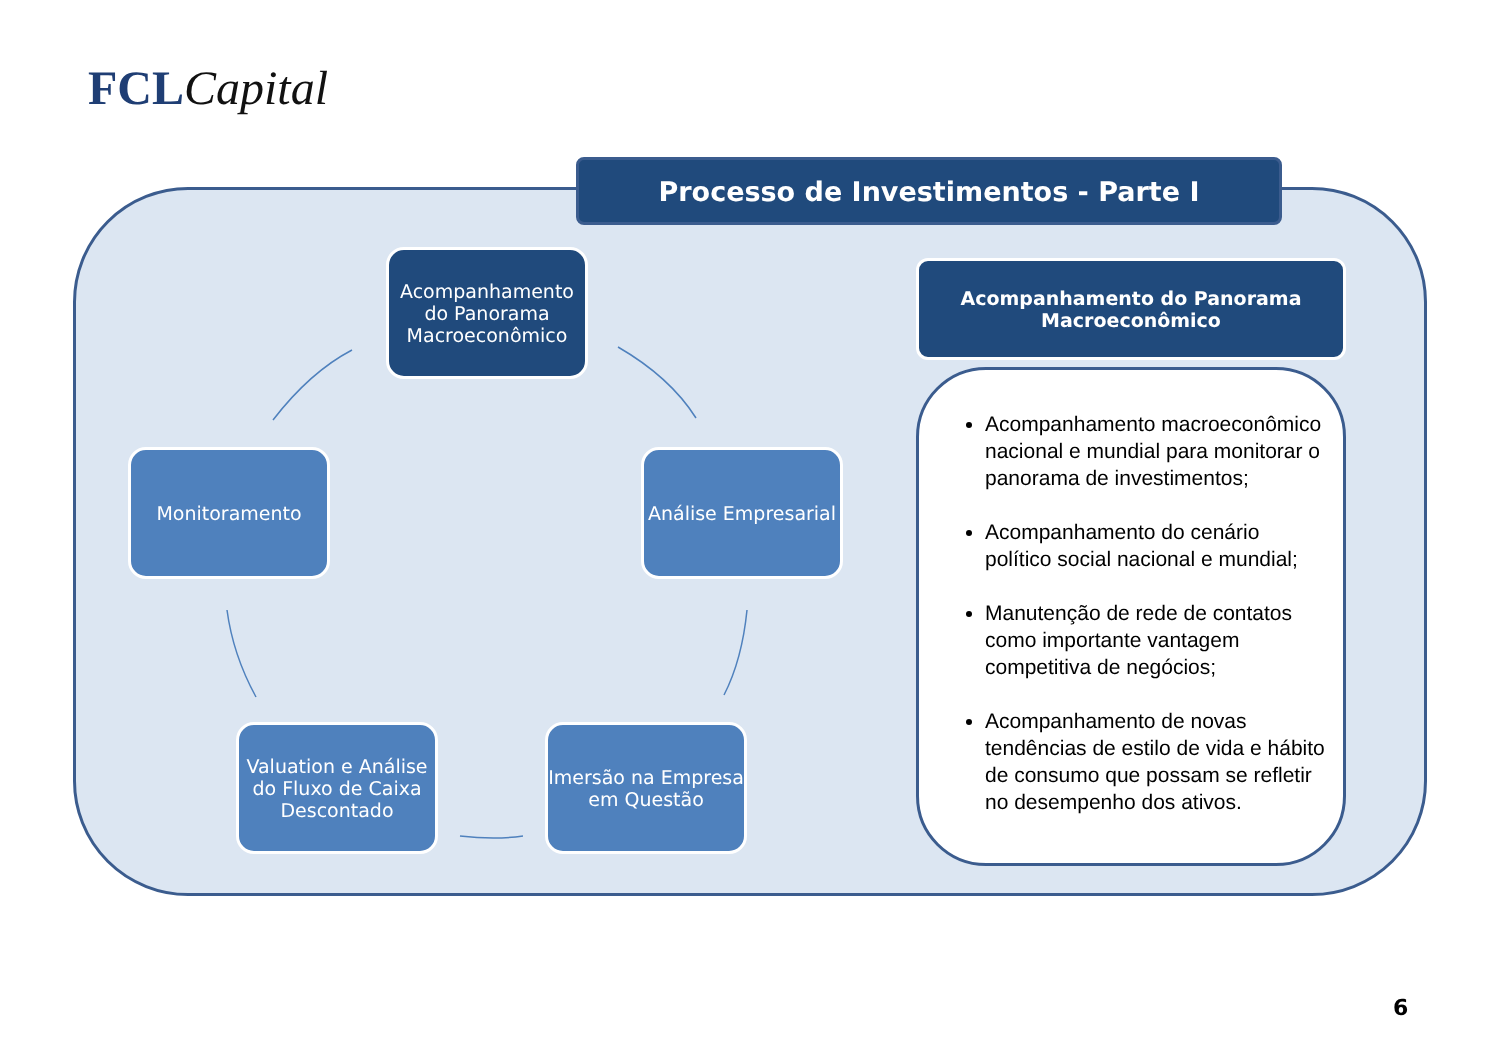FCL Capital
Processo de Investimentos - Parte I
Acompanhamento do Panorama Macroeconômico
Análise Empresarial
Imersão na Empresa em Questão
Valuation e Análise do Fluxo de Caixa Descontado
Monitoramento
Acompanhamento do Panorama Macroeconômico
Acompanhamento macroeconômico nacional e mundial para monitorar o panorama de investimentos;
Acompanhamento do cenário político social nacional e mundial;
Manutenção de rede de contatos como importante vantagem competitiva de negócios;
Acompanhamento de novas tendências de estilo de vida e hábito de consumo que possam se refletir no desempenho dos ativos.
6